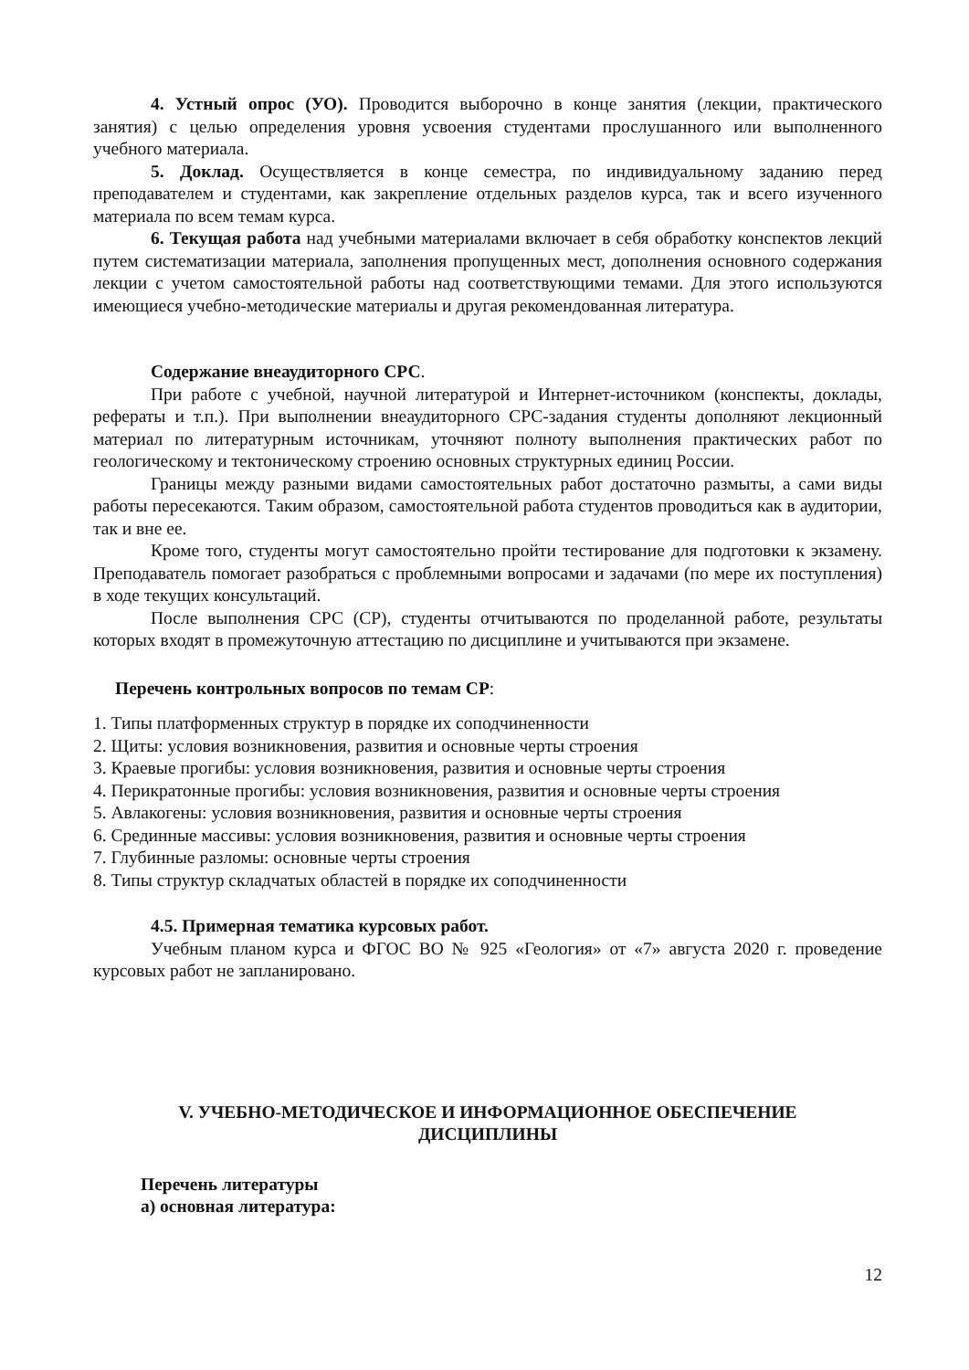4. Устный опрос (УО). Проводится выборочно в конце занятия (лекции, практического занятия) с целью определения уровня усвоения студентами прослушанного или выполненного учебного материала.
5. Доклад. Осуществляется в конце семестра, по индивидуальному заданию перед преподавателем и студентами, как закрепление отдельных разделов курса, так и всего изученного материала по всем темам курса.
6. Текущая работа над учебными материалами включает в себя обработку конспектов лекций путем систематизации материала, заполнения пропущенных мест, дополнения основного содержания лекции с учетом самостоятельной работы над соответствующими темами. Для этого используются имеющиеся учебно-методические материалы и другая рекомендованная литература.
Содержание внеаудиторного СРС.
При работе с учебной, научной литературой и Интернет-источником (конспекты, доклады, рефераты и т.п.). При выполнении внеаудиторного СРС-задания студенты дополняют лекционный материал по литературным источникам, уточняют полноту выполнения практических работ по геологическому и тектоническому строению основных структурных единиц России.
Границы между разными видами самостоятельных работ достаточно размыты, а сами виды работы пересекаются. Таким образом, самостоятельной работа студентов проводиться как в аудитории, так и вне ее.
Кроме того, студенты могут самостоятельно пройти тестирование для подготовки к экзамену. Преподаватель помогает разобраться с проблемными вопросами и задачами (по мере их поступления) в ходе текущих консультаций.
После выполнения СРС (СР), студенты отчитываются по проделанной работе, результаты которых входят в промежуточную аттестацию по дисциплине и учитываются при экзамене.
Перечень контрольных вопросов по темам СР:
1. Типы платформенных структур в порядке их соподчиненности
2. Щиты: условия возникновения, развития и основные черты строения
3. Краевые прогибы: условия возникновения, развития и основные черты строения
4. Перикратонные прогибы: условия возникновения, развития и основные черты строения
5. Авлакогены: условия возникновения, развития и основные черты строения
6. Срединные массивы: условия возникновения, развития и основные черты строения
7. Глубинные разломы: основные черты строения
8. Типы структур складчатых областей в порядке их соподчиненности
4.5. Примерная тематика курсовых работ.
Учебным планом курса и ФГОС ВО № 925 «Геология» от «7» августа 2020 г. проведение курсовых работ не запланировано.
V. УЧЕБНО-МЕТОДИЧЕСКОЕ И ИНФОРМАЦИОННОЕ ОБЕСПЕЧЕНИЕ
ДИСЦИПЛИНЫ
Перечень литературы
а) основная литература:
12